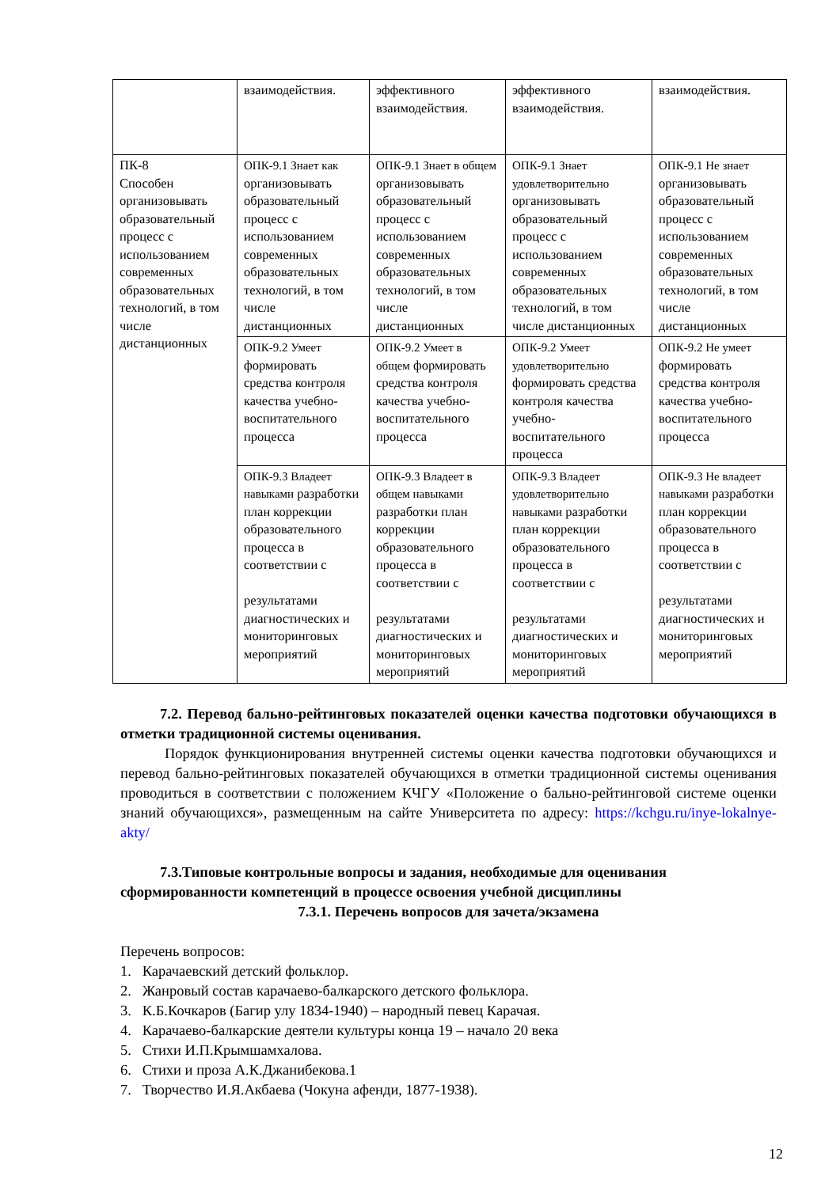| | взаимодействия. | эффективного взаимодействия. | эффективного взаимодействия. | взаимодействия. |
| ПК-8 Способен организовывать образовательный процесс с использованием современных образовательных технологий, в том числе дистанционных | ОПК-9.1 Знает как организовывать образовательный процесс с использованием современных образовательных технологий, в том числе дистанционных | ОПК-9.1 Знает в общем организовывать образовательный процесс с использованием современных образовательных технологий, в том числе дистанционных | ОПК-9.1 Знает удовлетворительно организовывать образовательный процесс с использованием современных образовательных технологий, в том числе дистанционных | ОПК-9.1 Не знает организовывать образовательный процесс с использованием современных образовательных технологий, в том числе дистанционных |
| | ОПК-9.2 Умеет формировать средства контроля качества учебно-воспитательного процесса | ОПК-9.2 Умеет в общем формировать средства контроля качества учебно-воспитательного процесса | ОПК-9.2 Умеет удовлетворительно формировать средства контроля качества учебно-воспитательного процесса | ОПК-9.2 Не умеет формировать средства контроля качества учебно-воспитательного процесса |
| | ОПК-9.3 Владеет навыками разработки план коррекции образовательного процесса в соответствии с результатами диагностических и мониторинговых мероприятий | ОПК-9.3 Владеет в общем навыками разработки план коррекции образовательного процесса в соответствии с результатами диагностических и мониторинговых мероприятий | ОПК-9.3 Владеет удовлетворительно навыками разработки план коррекции образовательного процесса в соответствии с результатами диагностических и мониторинговых мероприятий | ОПК-9.3 Не владеет навыками разработки план коррекции образовательного процесса в соответствии с результатами диагностических и мониторинговых мероприятий |
7.2. Перевод бально-рейтинговых показателей оценки качества подготовки обучающихся в отметки традиционной системы оценивания.
Порядок функционирования внутренней системы оценки качества подготовки обучающихся и перевод бально-рейтинговых показателей обучающихся в отметки традиционной системы оценивания проводиться в соответствии с положением КЧГУ «Положение о бально-рейтинговой системе оценки знаний обучающихся», размещенным на сайте Университета по адресу: https://kchgu.ru/inye-lokalnye-akty/
7.3.Типовые контрольные вопросы и задания, необходимые для оценивания сформированности компетенций в процессе освоения учебной дисциплины
7.3.1. Перечень вопросов для зачета/экзамена
Перечень вопросов:
1. Карачаевский детский фольклор.
2. Жанровый состав карачаево-балкарского детского фольклора.
3. К.Б.Кочкаров (Багир улу 1834-1940) – народный певец Карачая.
4. Карачаево-балкарские деятели культуры конца 19 – начало 20 века
5. Стихи И.П.Крымшамхалова.
6. Стихи и проза А.К.Джанибекова.1
7. Творчество И.Я.Акбаева (Чокуна афенди, 1877-1938).
12